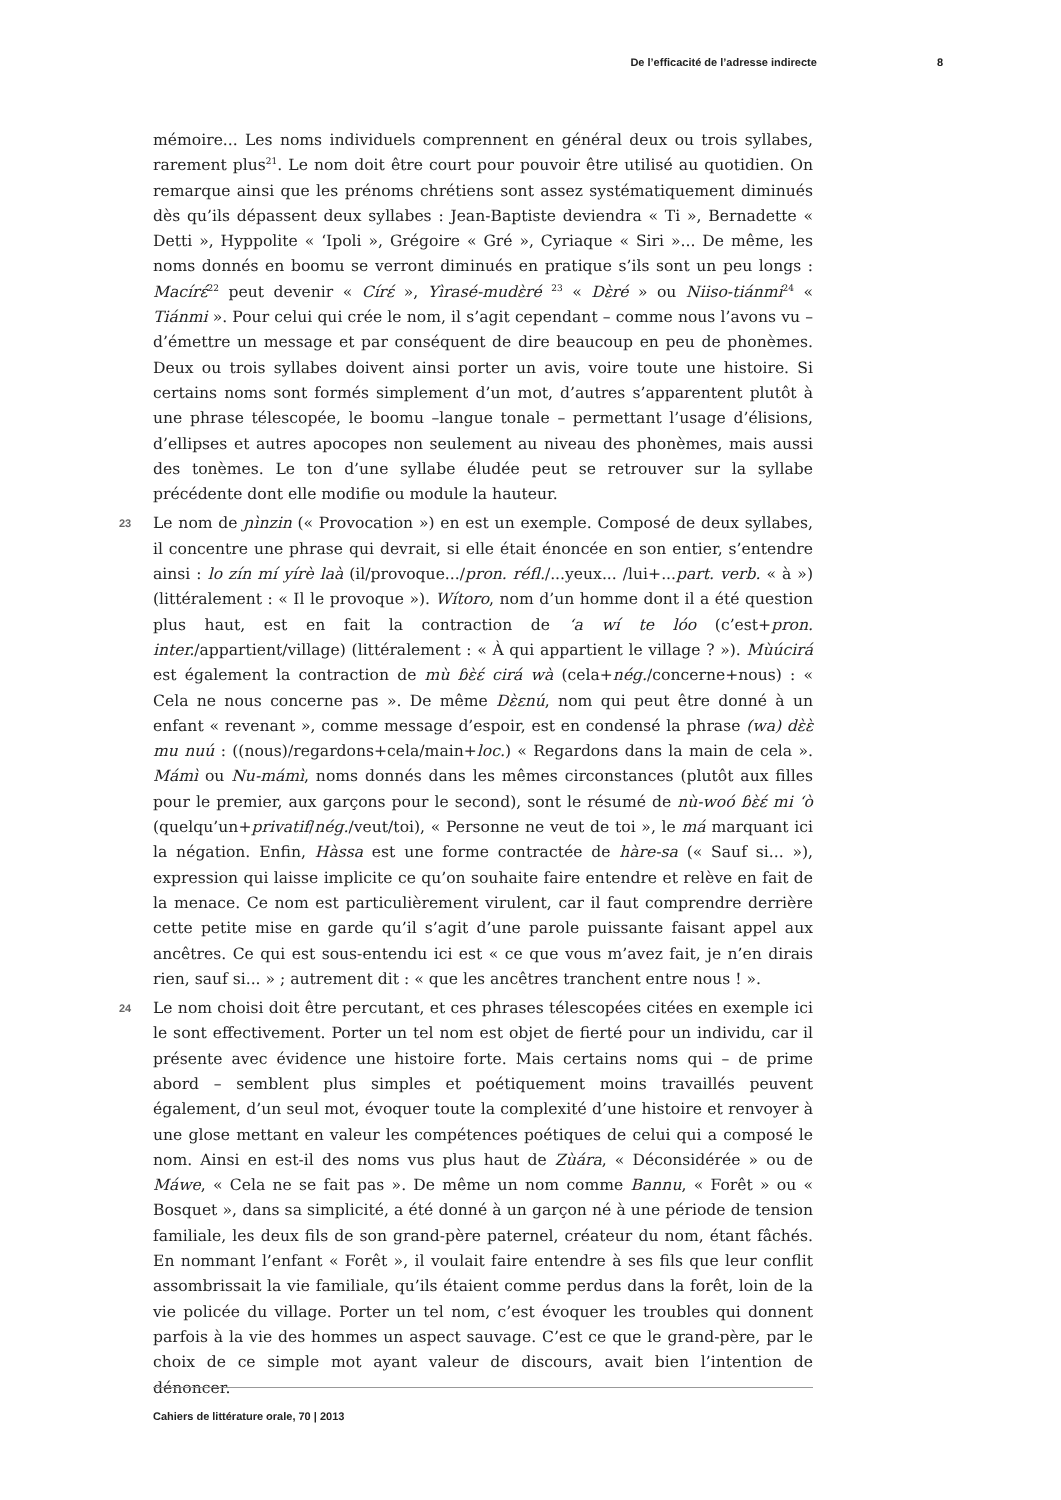De l’efficacité de l’adresse indirecte 8
mémoire... Les noms individuels comprennent en général deux ou trois syllabes, rarement plus<sup>21</sup>. Le nom doit être court pour pouvoir être utilisé au quotidien. On remarque ainsi que les prénoms chrétiens sont assez systématiquement diminués dès qu’ils dépassent deux syllabes : Jean-Baptiste deviendra « Ti », Bernadette « Detti », Hyppolite « ‘Ipoli », Grégoire « Gré », Cyriaque « Siri »... De même, les noms donnés en boomu se verront diminués en pratique s’ils sont un peu longs : Macírɛ́<sup>22</sup> peut devenir « Círɛ́ », Yìrasé-mudɛ̀ré <sup>23</sup> « Dɛ̀ré » ou Niiso-tiánmi<sup>24</sup> « Tiánmi ». Pour celui qui crée le nom, il s’agit cependant – comme nous l’avons vu – d’émettre un message et par conséquent de dire beaucoup en peu de phonèmes. Deux ou trois syllabes doivent ainsi porter un avis, voire toute une histoire. Si certains noms sont formés simplement d’un mot, d’autres s’apparentent plutôt à une phrase télescopée, le boomu –langue tonale – permettant l’usage d’élisions, d’ellipses et autres apocopes non seulement au niveau des phonèmes, mais aussi des tonèmes. Le ton d’une syllabe éludée peut se retrouver sur la syllabe précédente dont elle modifie ou module la hauteur.
23 Le nom de ɲìnzin (« Provocation ») en est un exemple. Composé de deux syllabes, il concentre une phrase qui devrait, si elle était énoncée en son entier, s’entendre ainsi : lo zín mí yírè laà (il/provoque.../pron. réfl./...yeux... /lui+...part. verb. « à ») (littéralement : « Il le provoque »). Wítoro, nom d’un homme dont il a été question plus haut, est en fait la contraction de ‘a wí te lóo (c’est+pron. inter./appartient/village) (littéralement : « À qui appartient le village ? »). Mùúcirá est également la contraction de mù ɓɛ̀ɛ́ cirá wà (cela+nég./concerne+nous) : « Cela ne nous concerne pas ». De même Dɛ̀ɛnú, nom qui peut être donné à un enfant « revenant », comme message d’espoir, est en condensé la phrase (wa) dɛ̀ɛ̀ mu nuú : ((nous)/regardons+cela/main+loc.) « Regardons dans la main de cela ». Mámì ou Nu-mámì, noms donnés dans les mêmes circonstances (plutôt aux filles pour le premier, aux garçons pour le second), sont le résumé de nù-woó ɓɛ̀ɛ́ mi ‘ò (quelqu’un+privatif/nég./veut/toi), « Personne ne veut de toi », le má marquant ici la négation. Enfin, Hàssa est une forme contractée de hàre-sa (« Sauf si... »), expression qui laisse implicite ce qu’on souhaite faire entendre et relève en fait de la menace. Ce nom est particulièrement virulent, car il faut comprendre derrière cette petite mise en garde qu’il s’agit d’une parole puissante faisant appel aux ancêtres. Ce qui est sous-entendu ici est « ce que vous m’avez fait, je n’en dirais rien, sauf si... » ; autrement dit : « que les ancêtres tranchent entre nous ! ».
24 Le nom choisi doit être percutant, et ces phrases télescopées citées en exemple ici le sont effectivement. Porter un tel nom est objet de fierté pour un individu, car il présente avec évidence une histoire forte. Mais certains noms qui – de prime abord – semblent plus simples et poétiquement moins travaillés peuvent également, d’un seul mot, évoquer toute la complexité d’une histoire et renvoyer à une glose mettant en valeur les compétences poétiques de celui qui a composé le nom. Ainsi en est-il des noms vus plus haut de Zùára, « Déconsidérée » ou de Máwe, « Cela ne se fait pas ». De même un nom comme Bannu, « Forêt » ou « Bosquet », dans sa simplicité, a été donné à un garçon né à une période de tension familiale, les deux fils de son grand-père paternel, créateur du nom, étant fâchés. En nommant l’enfant « Forêt », il voulait faire entendre à ses fils que leur conflit assombrissait la vie familiale, qu’ils étaient comme perdus dans la forêt, loin de la vie policée du village. Porter un tel nom, c’est évoquer les troubles qui donnent parfois à la vie des hommes un aspect sauvage. C’est ce que le grand-père, par le choix de ce simple mot ayant valeur de discours, avait bien l’intention de dénoncer.
Cahiers de littérature orale, 70 | 2013